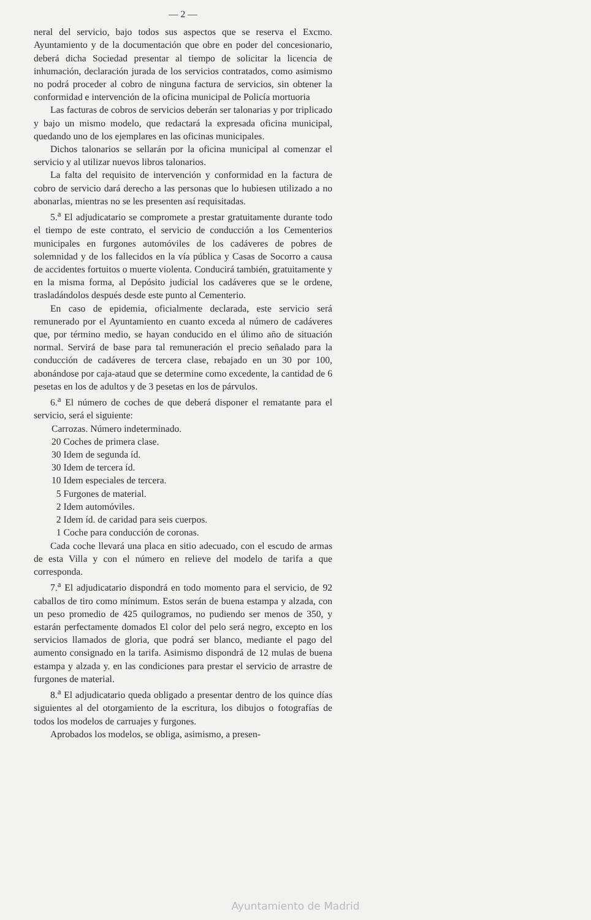— 2 —
neral del servicio, bajo todos sus aspectos que se reserva el Excmo. Ayuntamiento y de la documentación que obre en poder del concesionario, deberá dicha Sociedad presentar al tiempo de solicitar la licencia de inhumación, declaración jurada de los servicios contratados, como asimismo no podrá proceder al cobro de ninguna factura de servicios, sin obtener la conformidad e intervención de la oficina municipal de Policía mortuoria
Las facturas de cobros de servicios deberán ser talonarias y por triplicado y bajo un mismo modelo, que redactará la expresada oficina municipal, quedando uno de los ejemplares en las oficinas municipales.
Dichos talonarios se sellarán por la oficina municipal al comenzar el servicio y al utilizar nuevos libros talonarios.
La falta del requisito de intervención y conformidad en la factura de cobro de servicio dará derecho a las personas que lo hubiesen utilizado a no abonarlas, mientras no se les presenten así requisitadas.
5.<sup>a</sup> El adjudicatario se compromete a prestar gratuitamente durante todo el tiempo de este contrato, el servicio de conducción a los Cementerios municipales en furgones automóviles de los cadáveres de pobres de solemnidad y de los fallecidos en la vía pública y Casas de Socorro a causa de accidentes fortuitos o muerte violenta. Conducirá también, gratuitamente y en la misma forma, al Depósito judicial los cadáveres que se le ordene, trasladándolos después desde este punto al Cementerio.
En caso de epidemia, oficialmente declarada, este servicio será remunerado por el Ayuntamiento en cuanto exceda al número de cadáveres que, por término medio, se hayan conducido en el úlimo año de situación normal. Servirá de base para tal remuneración el precio señalado para la conducción de cadáveres de tercera clase, rebajado en un 30 por 100, abonándose por caja-ataud que se determine como excedente, la cantidad de 6 pesetas en los de adultos y de 3 pesetas en los de párvulos.
6.<sup>a</sup> El número de coches de que deberá disponer el rematante para el servicio, será el siguiente:
Carrozas. Número indeterminado.
20 Coches de primera clase.
30 Idem de segunda íd.
30 Idem de tercera íd.
10 Idem especiales de tercera.
5 Furgones de material.
2 Idem automóviles.
2 Idem íd. de caridad para seis cuerpos.
1 Coche para conducción de coronas.
Cada coche llevará una placa en sitio adecuado, con el escudo de armas de esta Villa y con el número en relieve del modelo de tarifa a que corresponda.
7.<sup>a</sup> El adjudicatario dispondrá en todo momento para el servicio, de 92 caballos de tiro como mínimum. Estos serán de buena estampa y alzada, con un peso promedio de 425 quilogramos, no pudiendo ser menos de 350, y estarán perfectamente domados El color del pelo será negro, excepto en los servicios llamados de gloria, que podrá ser blanco, mediante el pago del aumento consignado en la tarifa. Asimismo dispondrá de 12 mulas de buena estampa y alzada y. en las condiciones para prestar el servicio de arrastre de furgones de material.
8.<sup>a</sup> El adjudicatario queda obligado a presentar dentro de los quince días siguientes al del otorgamiento de la escritura, los dibujos o fotografías de todos los modelos de carruajes y furgones.
Aprobados los modelos, se obliga, asimismo, a presen-
Ayuntamiento de Madrid